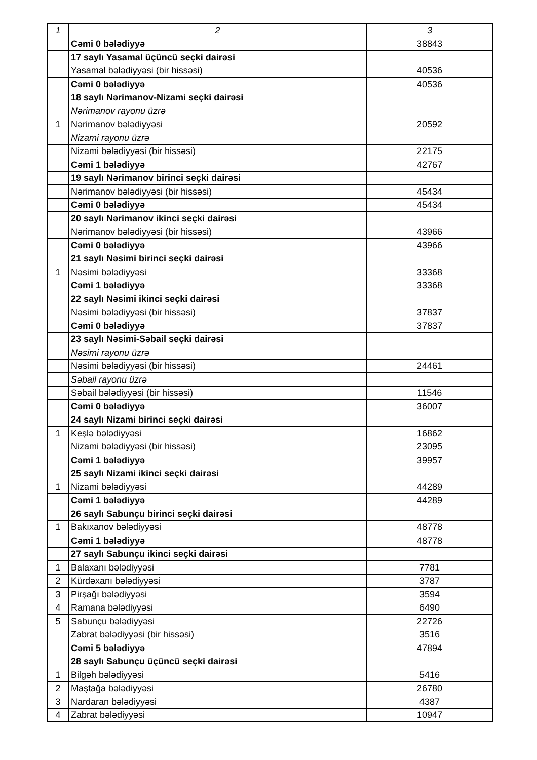| 1 | 2 | 3 |
| | Cəmi 0 bələdiyyə | 38843 |
| | 17 saylı Yasamal üçüncü seçki dairəsi | |
| | Yasamal bələdiyyəsi (bir hissəsi) | 40536 |
| | Cəmi 0 bələdiyyə | 40536 |
| | 18 saylı Nərimanov-Nizami seçki dairəsi | |
| | Nərimanov rayonu üzrə | |
| 1 | Nərimanov bələdiyyəsi | 20592 |
| | Nizami rayonu üzrə | |
| | Nizami bələdiyyəsi (bir hissəsi) | 22175 |
| | Cəmi 1 bələdiyyə | 42767 |
| | 19 saylı Nərimanov birinci seçki dairəsi | |
| | Nərimanov bələdiyyəsi (bir hissəsi) | 45434 |
| | Cəmi 0 bələdiyyə | 45434 |
| | 20 saylı Nərimanov ikinci seçki dairəsi | |
| | Nərimanov bələdiyyəsi (bir hissəsi) | 43966 |
| | Cəmi 0 bələdiyyə | 43966 |
| | 21 saylı Nəsimi birinci seçki dairəsi | |
| 1 | Nəsimi bələdiyyəsi | 33368 |
| | Cəmi 1 bələdiyyə | 33368 |
| | 22 saylı Nəsimi ikinci seçki dairəsi | |
| | Nəsimi bələdiyyəsi (bir hissəsi) | 37837 |
| | Cəmi 0 bələdiyyə | 37837 |
| | 23 saylı Nəsimi-Səbail seçki dairəsi | |
| | Nəsimi rayonu üzrə | |
| | Nəsimi bələdiyyəsi (bir hissəsi) | 24461 |
| | Səbail rayonu üzrə | |
| | Səbail bələdiyyəsi (bir hissəsi) | 11546 |
| | Cəmi 0 bələdiyyə | 36007 |
| | 24 saylı Nizami birinci seçki dairəsi | |
| 1 | Keşlə bələdiyyəsi | 16862 |
| | Nizami bələdiyyəsi (bir hissəsi) | 23095 |
| | Cəmi 1 bələdiyyə | 39957 |
| | 25 saylı Nizami ikinci seçki dairəsi | |
| 1 | Nizami bələdiyyəsi | 44289 |
| | Cəmi 1 bələdiyyə | 44289 |
| | 26 saylı Sabunçu birinci seçki dairəsi | |
| 1 | Bakıxanov bələdiyyəsi | 48778 |
| | Cəmi 1 bələdiyyə | 48778 |
| | 27 saylı Sabunçu ikinci seçki dairəsi | |
| 1 | Balaxanı bələdiyyəsi | 7781 |
| 2 | Kürdəxanı bələdiyyəsi | 3787 |
| 3 | Pirşağı bələdiyyəsi | 3594 |
| 4 | Ramana bələdiyyəsi | 6490 |
| 5 | Sabunçu bələdiyyəsi | 22726 |
| | Zabrat bələdiyyəsi (bir hissəsi) | 3516 |
| | Cəmi 5 bələdiyyə | 47894 |
| | 28 saylı Sabunçu üçüncü seçki dairəsi | |
| 1 | Bilgəh bələdiyyəsi | 5416 |
| 2 | Maştağa bələdiyyəsi | 26780 |
| 3 | Nardaran bələdiyyəsi | 4387 |
| 4 | Zabrat bələdiyyəsi | 10947 |